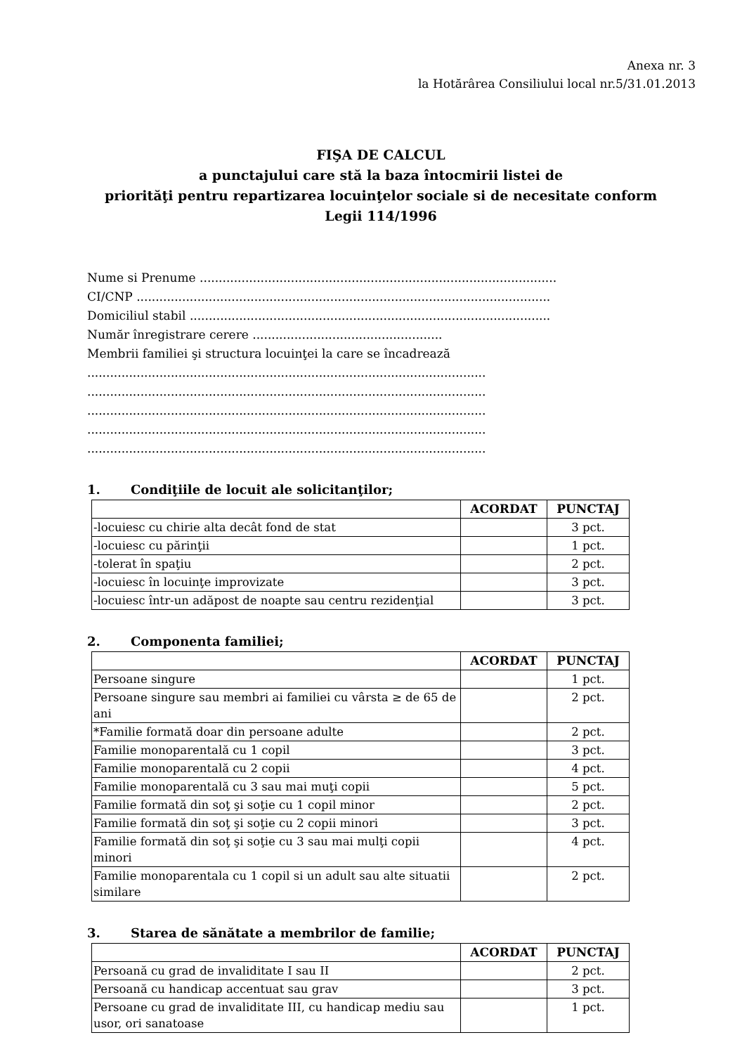Anexa nr. 3
la Hotărârea Consiliului local nr.5/31.01.2013
FIŞA DE CALCUL
a punctajului care stă la baza întocmirii listei de
priorităţi pentru repartizarea locuinţelor sociale si de necesitate conform
Legii 114/1996
Nume si Prenume ..............................................................................................
CI/CNP .............................................................................................................
Domiciliul stabil ...............................................................................................
Număr înregistrare cerere ..................................................
Membrii familiei şi structura locuinţei la care se încadrează
.........................................................................................................
.........................................................................................................
.........................................................................................................
.........................................................................................................
.........................................................................................................
1. Condiţiile de locuit ale solicitanţilor;
| | ACORDAT | PUNCTAJ |
| --- | --- | --- |
| -locuiesc cu chirie alta decât fond de stat | | 3 pct. |
| -locuiesc cu părinţii | | 1 pct. |
| -tolerat în spaţiu | | 2 pct. |
| -locuiesc în locuinţe improvizate | | 3 pct. |
| -locuiesc într-un adăpost de noapte sau centru rezidenţial | | 3 pct. |
2. Componenta familiei;
| | ACORDAT | PUNCTAJ |
| --- | --- | --- |
| Persoane singure | | 1 pct. |
| Persoane singure sau membri ai familiei cu vârsta ≥ de 65 de ani | | 2 pct. |
| *Familie formată doar din persoane adulte | | 2 pct. |
| Familie monoparentală cu 1 copil | | 3 pct. |
| Familie monoparentală cu 2 copii | | 4 pct. |
| Familie monoparentală cu 3 sau mai muţi copii | | 5 pct. |
| Familie formată din soţ şi soţie cu 1 copil minor | | 2 pct. |
| Familie formată din soţ şi soţie cu 2 copii minori | | 3 pct. |
| Familie formată din soţ şi soţie cu 3 sau mai mulţi copii minori | | 4 pct. |
| Familie monoparentala cu 1 copil si un adult sau alte situatii similare | | 2 pct. |
3. Starea de sănătate a membrilor de familie;
| | ACORDAT | PUNCTAJ |
| --- | --- | --- |
| Persoană cu grad de invaliditate I sau II | | 2 pct. |
| Persoană cu handicap accentuat sau grav | | 3 pct. |
| Persoane cu grad de invaliditate III, cu handicap mediu sau usor, ori sanatoase | | 1 pct. |